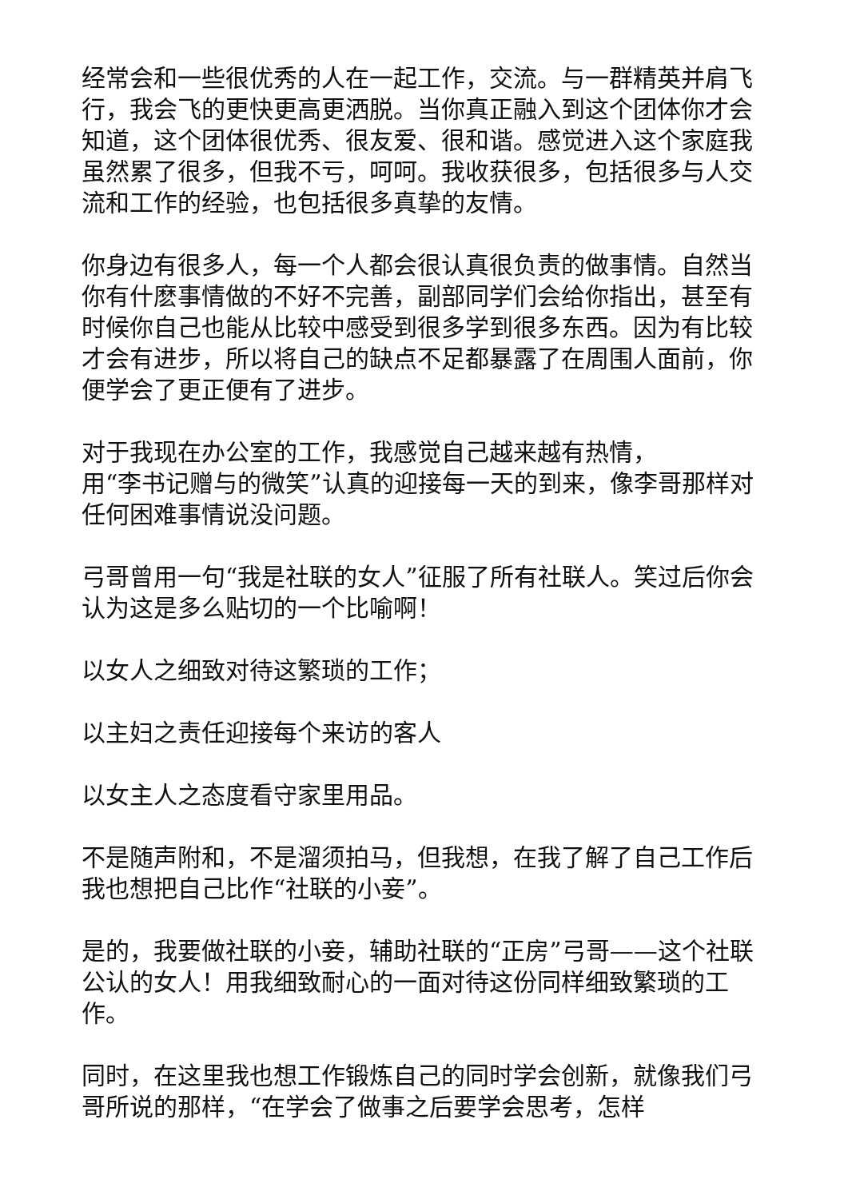经常会和一些很优秀的人在一起工作，交流。与一群精英并肩飞行，我会飞的更快更高更洒脱。当你真正融入到这个团体你才会知道，这个团体很优秀、很友爱、很和谐。感觉进入这个家庭我虽然累了很多，但我不亏，呵呵。我收获很多，包括很多与人交流和工作的经验，也包括很多真挚的友情。
你身边有很多人，每一个人都会很认真很负责的做事情。自然当你有什麽事情做的不好不完善，副部同学们会给你指出，甚至有时候你自己也能从比较中感受到很多学到很多东西。因为有比较才会有进步，所以将自己的缺点不足都暴露了在周围人面前，你便学会了更正便有了进步。
对于我现在办公室的工作，我感觉自己越来越有热情，
用“李书记赠与的微笑”认真的迎接每一天的到来，像李哥那样对任何困难事情说没问题。
弓哥曾用一句“我是社联的女人”征服了所有社联人。笑过后你会认为这是多么贴切的一个比喻啊！
以女人之细致对待这繁琐的工作；
以主妇之责任迎接每个来访的客人
以女主人之态度看守家里用品。
不是随声附和，不是溜须拍马，但我想，在我了解了自己工作后我也想把自己比作“社联的小妾”。
是的，我要做社联的小妾，辅助社联的“正房”弓哥——这个社联公认的女人！用我细致耐心的一面对待这份同样细致繁琐的工作。
同时，在这里我也想工作锻炼自己的同时学会创新，就像我们弓哥所说的那样，“在学会了做事之后要学会思考，怎样